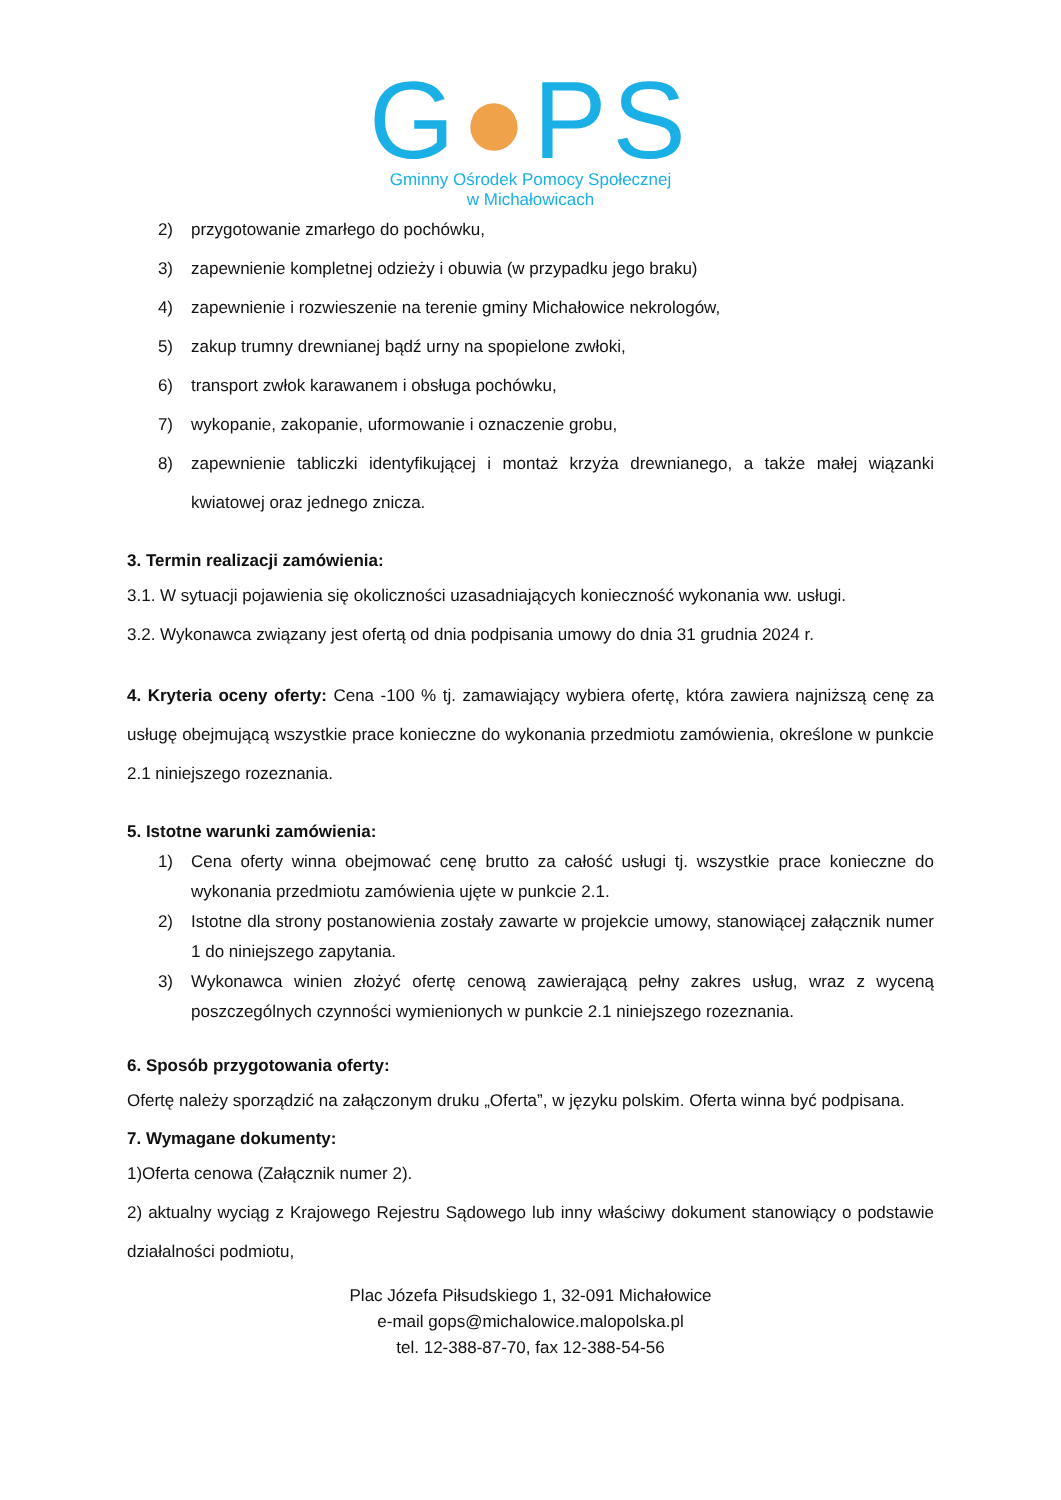G●PS
Gminny Ośrodek Pomocy Społecznej
w Michałowicach
2) przygotowanie zmarłego do pochówku,
3) zapewnienie kompletnej odzieży i obuwia (w przypadku jego braku)
4) zapewnienie i rozwieszenie na terenie gminy Michałowice nekrologów,
5) zakup trumny drewnianej bądź urny na spopielone zwłoki,
6) transport zwłok karawanem i obsługa pochówku,
7) wykopanie, zakopanie, uformowanie i oznaczenie grobu,
8) zapewnienie tabliczki identyfikującej i montaż krzyża drewnianego, a także małej wiązanki kwiatowej oraz jednego znicza.
3. Termin realizacji zamówienia:
3.1. W sytuacji pojawienia się okoliczności uzasadniających konieczność wykonania ww. usługi.
3.2. Wykonawca związany jest ofertą od dnia podpisania umowy do dnia 31 grudnia 2024 r.
4. Kryteria oceny oferty: Cena -100 % tj. zamawiający wybiera ofertę, która zawiera najniższą cenę za usługę obejmującą wszystkie prace konieczne do wykonania przedmiotu zamówienia, określone w punkcie 2.1 niniejszego rozeznania.
5. Istotne warunki zamówienia:
1) Cena oferty winna obejmować cenę brutto za całość usługi tj. wszystkie prace konieczne do wykonania przedmiotu zamówienia ujęte w punkcie 2.1.
2) Istotne dla strony postanowienia zostały zawarte w projekcie umowy, stanowiącej załącznik numer 1 do niniejszego zapytania.
3) Wykonawca winien złożyć ofertę cenową zawierającą pełny zakres usług, wraz z wyceną poszczególnych czynności wymienionych w punkcie 2.1 niniejszego rozeznania.
6. Sposób przygotowania oferty:
Ofertę należy sporządzić na załączonym druku „Oferta”, w języku polskim. Oferta winna być podpisana.
7. Wymagane dokumenty:
1)Oferta cenowa (Załącznik numer 2).
2) aktualny wyciąg z Krajowego Rejestru Sądowego lub inny właściwy dokument stanowiący o podstawie działalności podmiotu,
Plac Józefa Piłsudskiego 1, 32-091 Michałowice
e-mail gops@michalowice.malopolska.pl
tel. 12-388-87-70, fax 12-388-54-56